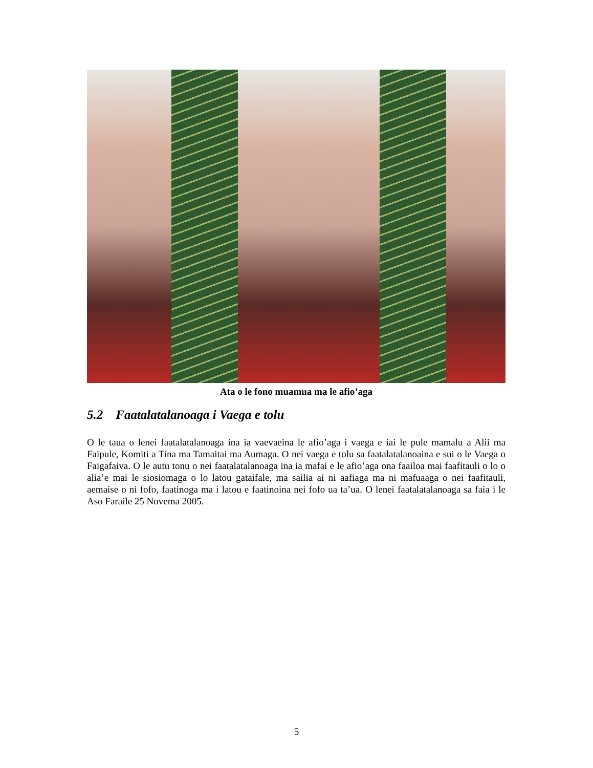Ata o le fono muamua ma le afio’aga
5.2 Faatalatalanoaga i Vaega e tolu
O le taua o lenei faatalatalanoaga ina ia vaevaeina le afio’aga i vaega e iai le pule mamalu a Alii ma Faipule, Komiti a Tina ma Tamaitai ma Aumaga. O nei vaega e tolu sa faatalatalanoaina e sui o le Vaega o Faigafaiva. O le autu tonu o nei faatalatalanoaga ina ia mafai e le afio’aga ona faailoa mai faafitauli o lo o alia’e mai le siosiomaga o lo latou gataifale, ma sailia ai ni aafiaga ma ni mafuaaga o nei faafitauli, aemaise o ni fofo, faatinoga ma i latou e faatinoina nei fofo ua ta’ua. O lenei faatalatalanoaga sa faia i le Aso Faraile 25 Novema 2005.
5